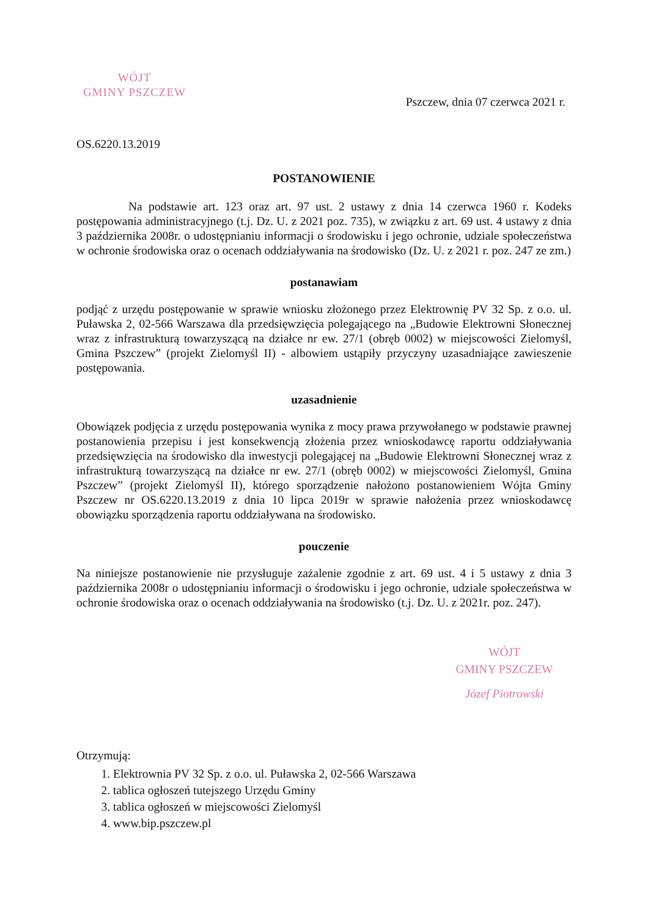WÓJT
GMINY PSZCZEW
Pszczew, dnia 07 czerwca 2021 r.
OS.6220.13.2019
POSTANOWIENIE
Na podstawie art. 123 oraz art. 97 ust. 2 ustawy z dnia 14 czerwca 1960 r. Kodeks postępowania administracyjnego (t.j. Dz. U. z 2021 poz. 735), w związku z art. 69 ust. 4 ustawy z dnia 3 października 2008r. o udostępnianiu informacji o środowisku i jego ochronie, udziale społeczeństwa w ochronie środowiska oraz o ocenach oddziaływania na środowisko (Dz. U. z 2021 r. poz. 247 ze zm.)
postanawiam
podjąć z urzędu postępowanie w sprawie wniosku złożonego przez Elektrownię PV 32 Sp. z o.o. ul. Puławska 2, 02-566 Warszawa dla przedsięwzięcia polegającego na „Budowie Elektrowni Słonecznej wraz z infrastrukturą towarzyszącą na działce nr ew. 27/1 (obręb 0002) w miejscowości Zielomyśl, Gmina Pszczew” (projekt Zielomyśl II) - albowiem ustąpiły przyczyny uzasadniające zawieszenie postępowania.
uzasadnienie
Obowiązek podjęcia z urzędu postępowania wynika z mocy prawa przywołanego w podstawie prawnej postanowienia przepisu i jest konsekwencją złożenia przez wnioskodawcę raportu oddziaływania przedsięwzięcia na środowisko dla inwestycji polegającej na „Budowie Elektrowni Słonecznej wraz z infrastrukturą towarzyszącą na działce nr ew. 27/1 (obręb 0002) w miejscowości Zielomyśl, Gmina Pszczew” (projekt Zielomyśl II), którego sporządzenie nałożono postanowieniem Wójta Gminy Pszczew nr OS.6220.13.2019 z dnia 10 lipca 2019r w sprawie nałożenia przez wnioskodawcę obowiązku sporządzenia raportu oddziaływana na środowisko.
pouczenie
Na niniejsze postanowienie nie przysługuje zażalenie zgodnie z art. 69 ust. 4 i 5 ustawy z dnia 3 października 2008r o udostępnianiu informacji o środowisku i jego ochronie, udziale społeczeństwa w ochronie środowiska oraz o ocenach oddziaływania na środowisko (t.j. Dz. U. z 2021r. poz. 247).
WÓJT
GMINY PSZCZEW
Józef Piotrowski
Otrzymują:
1. Elektrownia PV 32 Sp. z o.o. ul. Puławska 2, 02-566 Warszawa
2. tablica ogłoszeń tutejszego Urzędu Gminy
3. tablica ogłoszeń w miejscowości Zielomyśl
4. www.bip.pszczew.pl